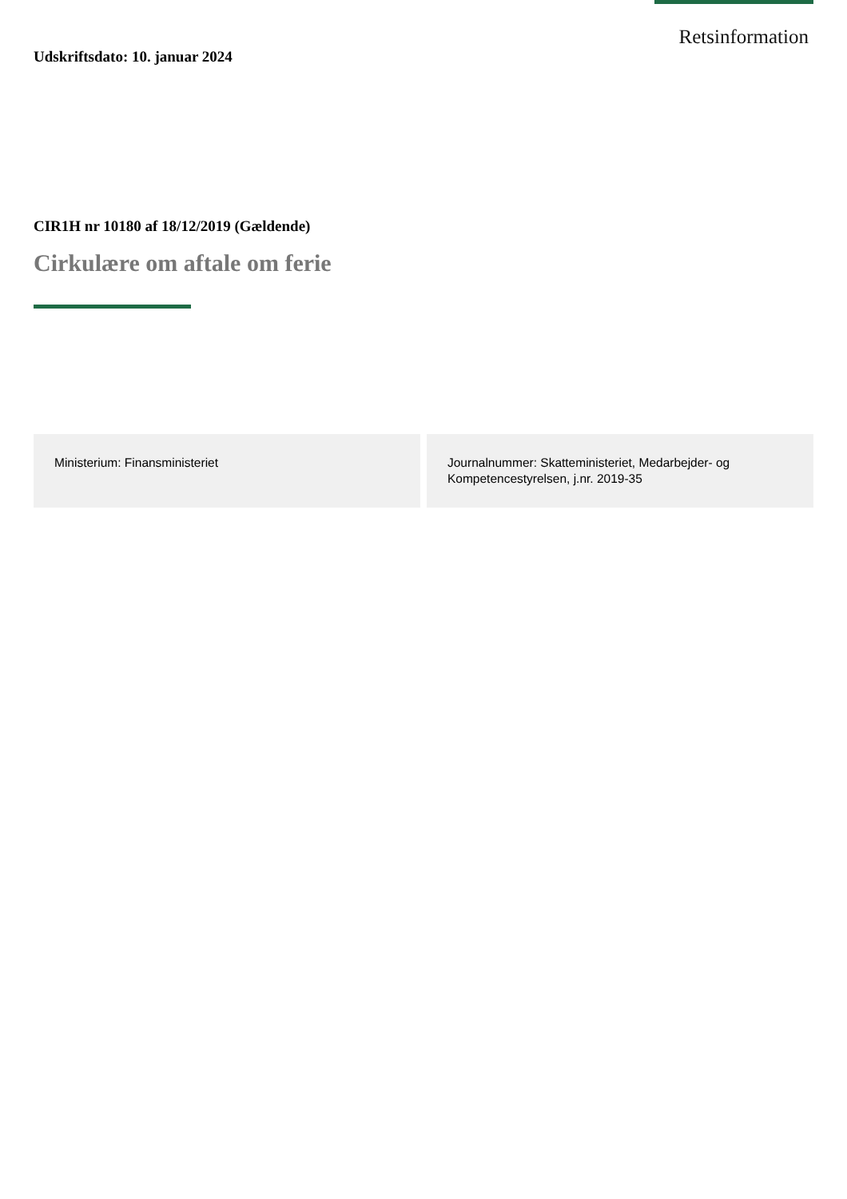Retsinformation
Udskriftsdato: 10. januar 2024
CIR1H nr 10180 af 18/12/2019 (Gældende)
Cirkulære om aftale om ferie
Ministerium: Finansministeriet Journalnummer: Skatteministeriet, Medarbejder- og Kompetencestyrelsen, j.nr. 2019-35